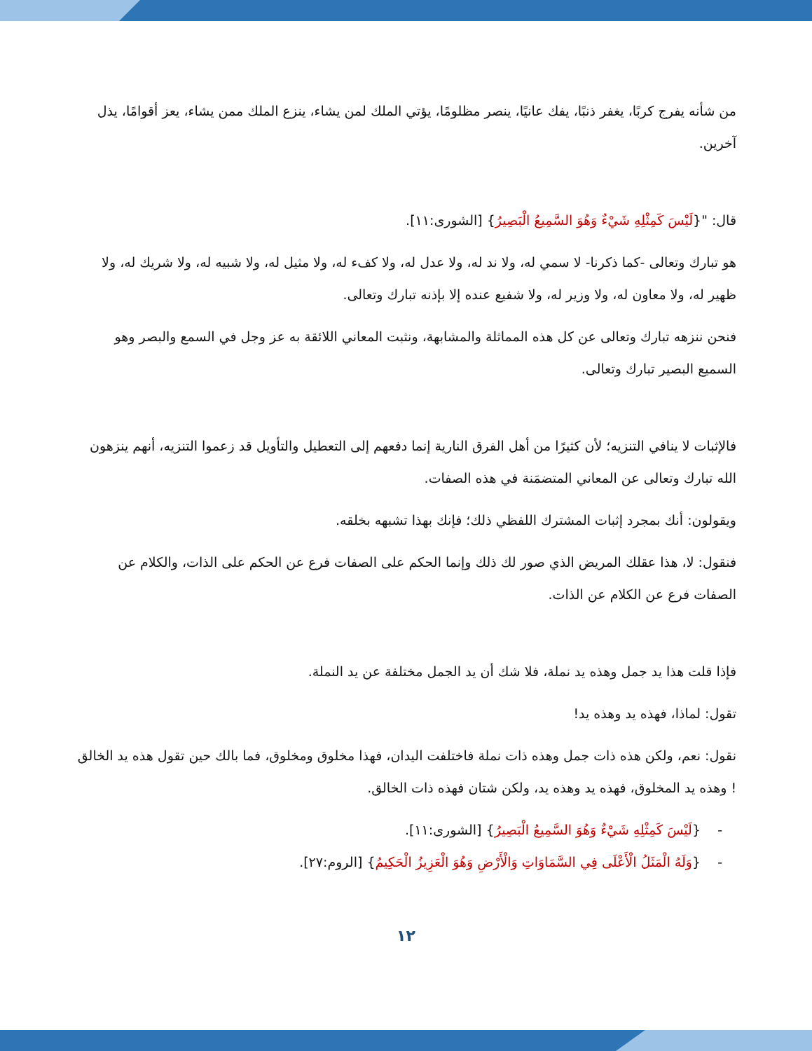من شأنه يفرج كربًا، يغفر ذنبًا، يفك عانيًا، ينصر مظلومًا، يؤتي الملك لمن يشاء، ينزع الملك ممن يشاء، يعز أقوامًا، يذل آخرين.
قال: "{لَيْسَ كَمِثْلِهِ شَيْءٌ وَهُوَ السَّمِيعُ الْبَصِيرُ} [الشورى:١١].
هو تبارك وتعالى -كما ذكرنا- لا سمي له، ولا ند له، ولا عدل له، ولا كفء له، ولا مثيل له، ولا شبيه له، ولا شريك له، ولا ظهير له، ولا معاون له، ولا وزير له، ولا شفيع عنده إلا بإذنه تبارك وتعالى.
فنحن ننزهه تبارك وتعالى عن كل هذه المماثلة والمشابهة، ونثبت المعاني اللائقة به عز وجل في السمع والبصر وهو السميع البصير تبارك وتعالى.
فالإثبات لا ينافي التنزيه؛ لأن كثيرًا من أهل الفرق النارية إنما دفعهم إلى التعطيل والتأويل قد زعموا التنزيه، أنهم ينزهون الله تبارك وتعالى عن المعاني المتضمَنة في هذه الصفات.
ويقولون: أنك بمجرد إثبات المشترك اللفظي ذلك؛ فإنك بهذا تشبهه بخلقه.
فنقول: لا، هذا عقلك المريض الذي صور لك ذلك وإنما الحكم على الصفات فرع عن الحكم على الذات، والكلام عن الصفات فرع عن الكلام عن الذات.
فإذا قلت هذا يد جمل وهذه يد نملة، فلا شك أن يد الجمل مختلفة عن يد النملة.
تقول: لماذا، فهذه يد وهذه يد!
نقول: نعم، ولكن هذه ذات جمل وهذه ذات نملة فاختلفت اليدان، فهذا مخلوق ومخلوق، فما بالك حين تقول هذه يد الخالق ! وهذه يد المخلوق، فهذه يد وهذه يد، ولكن شتان فهذه ذات الخالق.
- {لَيْسَ كَمِثْلِهِ شَيْءٌ وَهُوَ السَّمِيعُ الْبَصِيرُ} [الشورى:١١].
- {وَلَهُ الْمَثَلُ الْأَعْلَى فِي السَّمَاوَاتِ وَالْأَرْضِ وَهُوَ الْعَزِيزُ الْحَكِيمُ} [الروم:٢٧].
١٢